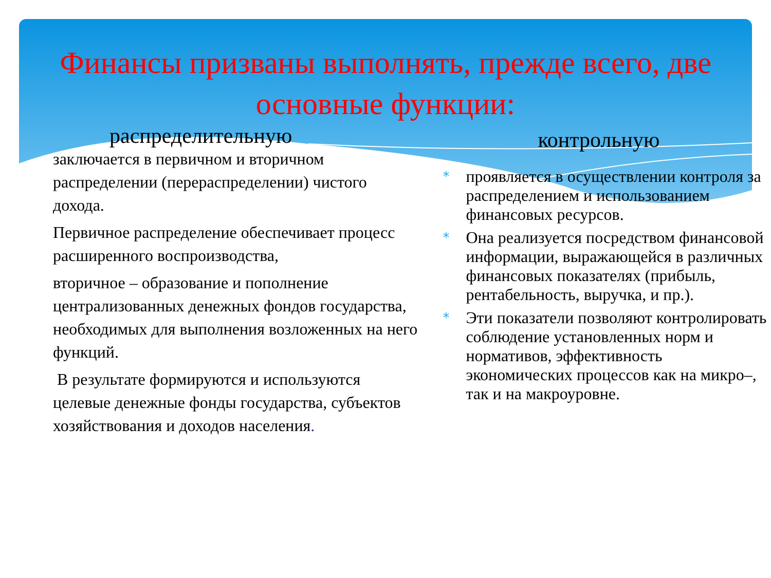Финансы призваны выполнять, прежде всего, две основные функции:
распределительную
заключается в первичном и вторичном распределении (перераспределении) чистого дохода.
Первичное распределение обеспечивает процесс расширенного воспроизводства,
вторичное – образование и пополнение централизованных денежных фондов государства, необходимых для выполнения возложенных на него функций.
В результате формируются и используются целевые денежные фонды государства, субъектов хозяйствования и доходов населения.
контрольную
* проявляется в осуществлении контроля за распределением и использованием финансовых ресурсов.
* Она реализуется посредством финансовой информации, выражающейся в различных финансовых показателях (прибыль, рентабельность, выручка, и пр.).
* Эти показатели позволяют контролировать соблюдение установленных норм и нормативов, эффективность экономических процессов как на микро–, так и на макроуровне.